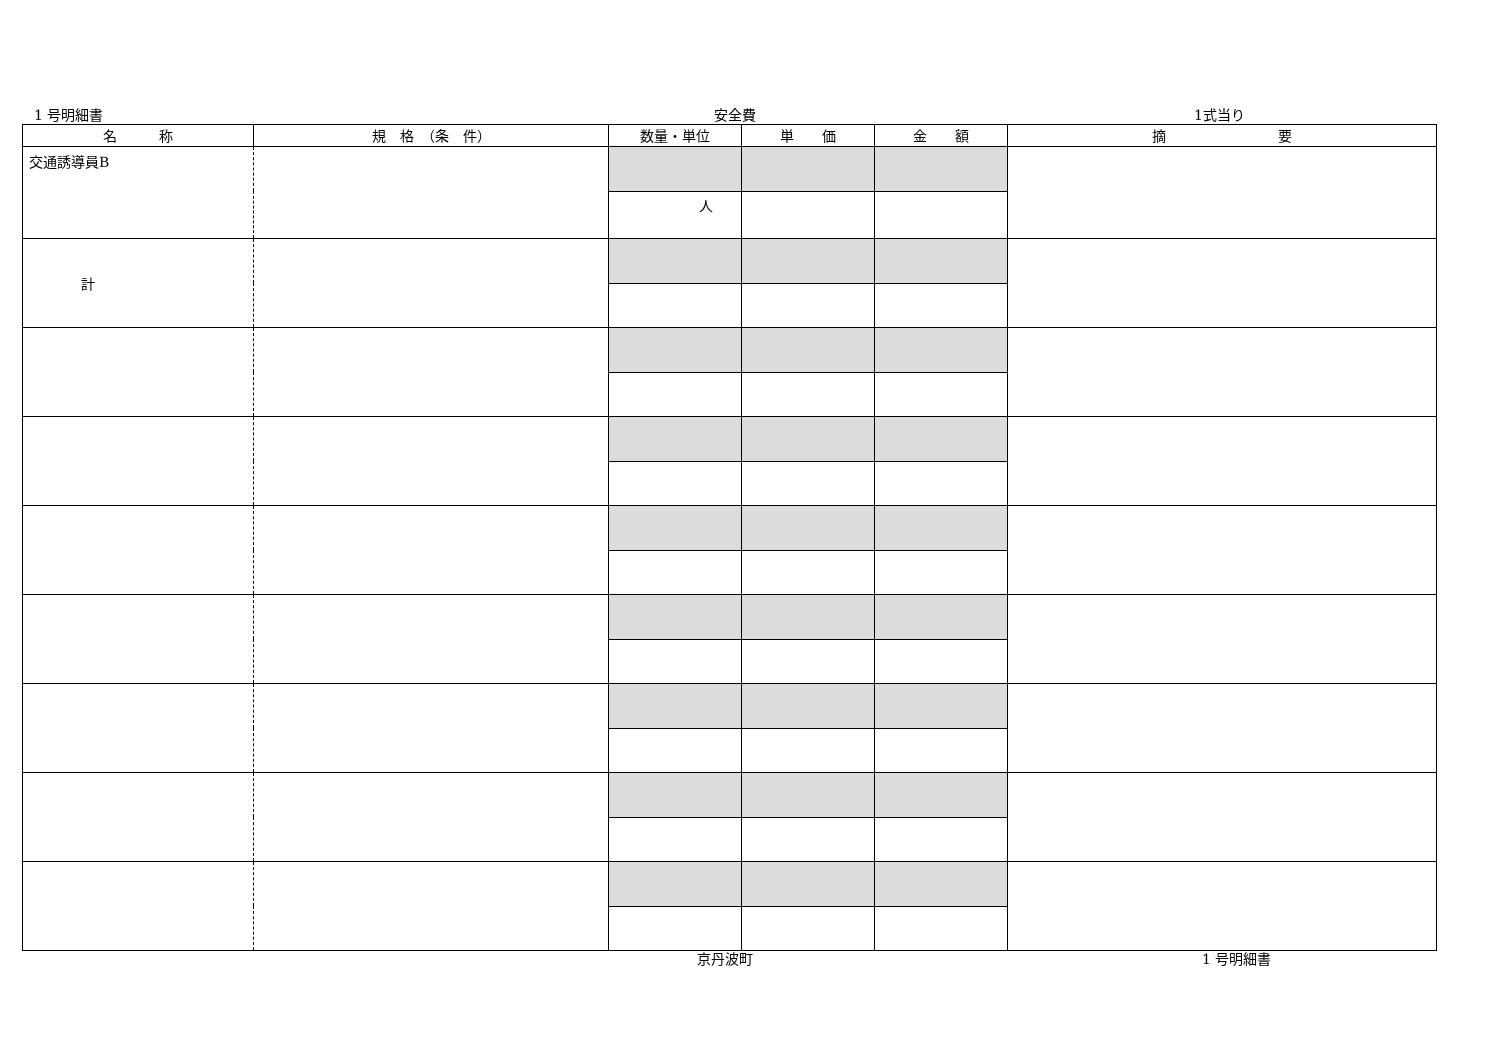1 号明細書 安全費 1式当り
| 名 称 | 規 格 （条 件） | 数量・単位 | 単 価 | 金 額 | 摘 要 |
| --- | --- | --- | --- | --- | --- |
| 交通誘導員B | | | | | |
| | | 人 | | | |
| 計 | | | | | |
京丹波町 1 号明細書